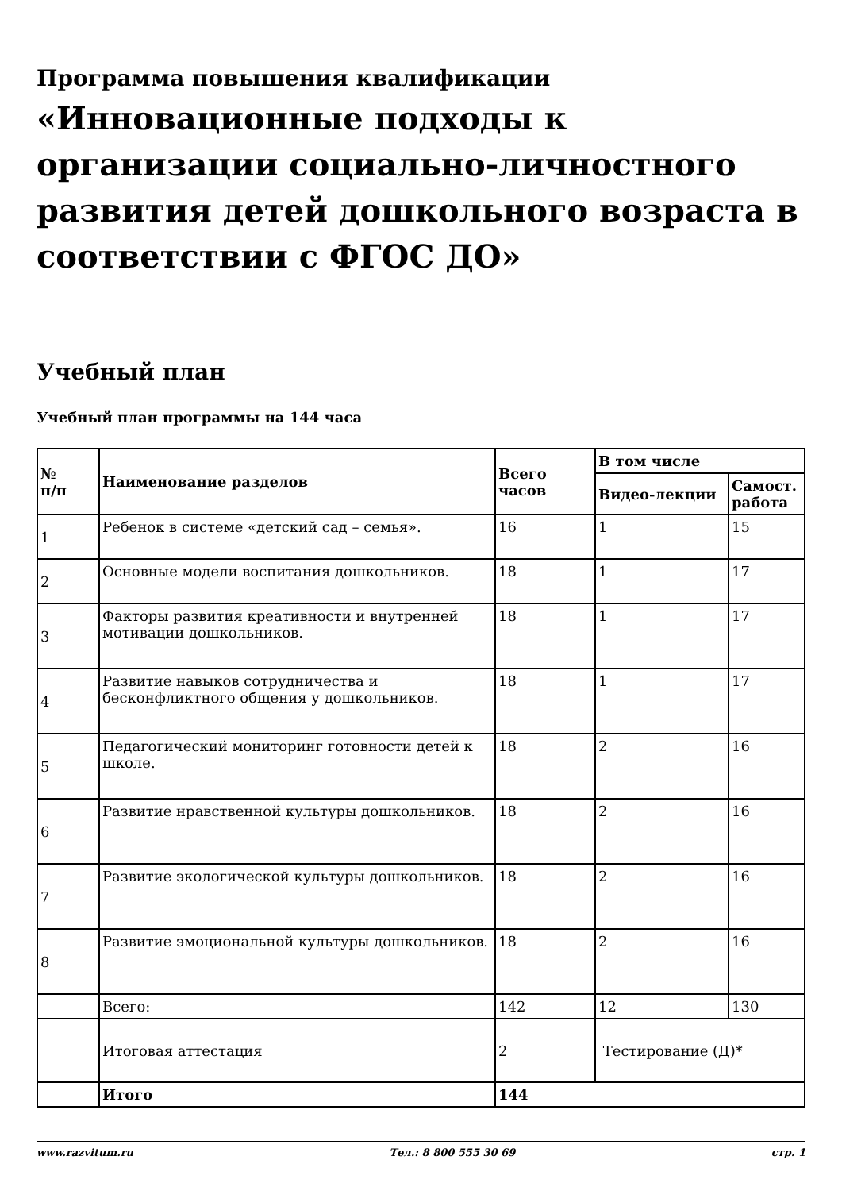Программа повышения квалификации
«Инновационные подходы к организации социально-личностного развития детей дошкольного возраста в соответствии с ФГОС ДО»
Учебный план
Учебный план программы на 144 часа
| № п/п | Наименование разделов | Всего часов | В том числе | |
| --- | --- | --- | --- | --- |
| | | | Видео-лекции | Самост. работа |
| 1 | Ребенок в системе «детский сад – семья». | 16 | 1 | 15 |
| 2 | Основные модели воспитания дошкольников. | 18 | 1 | 17 |
| 3 | Факторы развития креативности и внутренней мотивации дошкольников. | 18 | 1 | 17 |
| 4 | Развитие навыков сотрудничества и бесконфликтного общения у дошкольников. | 18 | 1 | 17 |
| 5 | Педагогический мониторинг готовности детей к школе. | 18 | 2 | 16 |
| 6 | Развитие нравственной культуры дошкольников. | 18 | 2 | 16 |
| 7 | Развитие экологической культуры дошкольников. | 18 | 2 | 16 |
| 8 | Развитие эмоциональной культуры дошкольников. | 18 | 2 | 16 |
| | Всего: | 142 | 12 | 130 |
| | Итоговая аттестация | 2 | Тестирование (Д)* | |
| | Итого | 144 | | |
www.razvitum.ru Тел.: 8 800 555 30 69 стр. 1